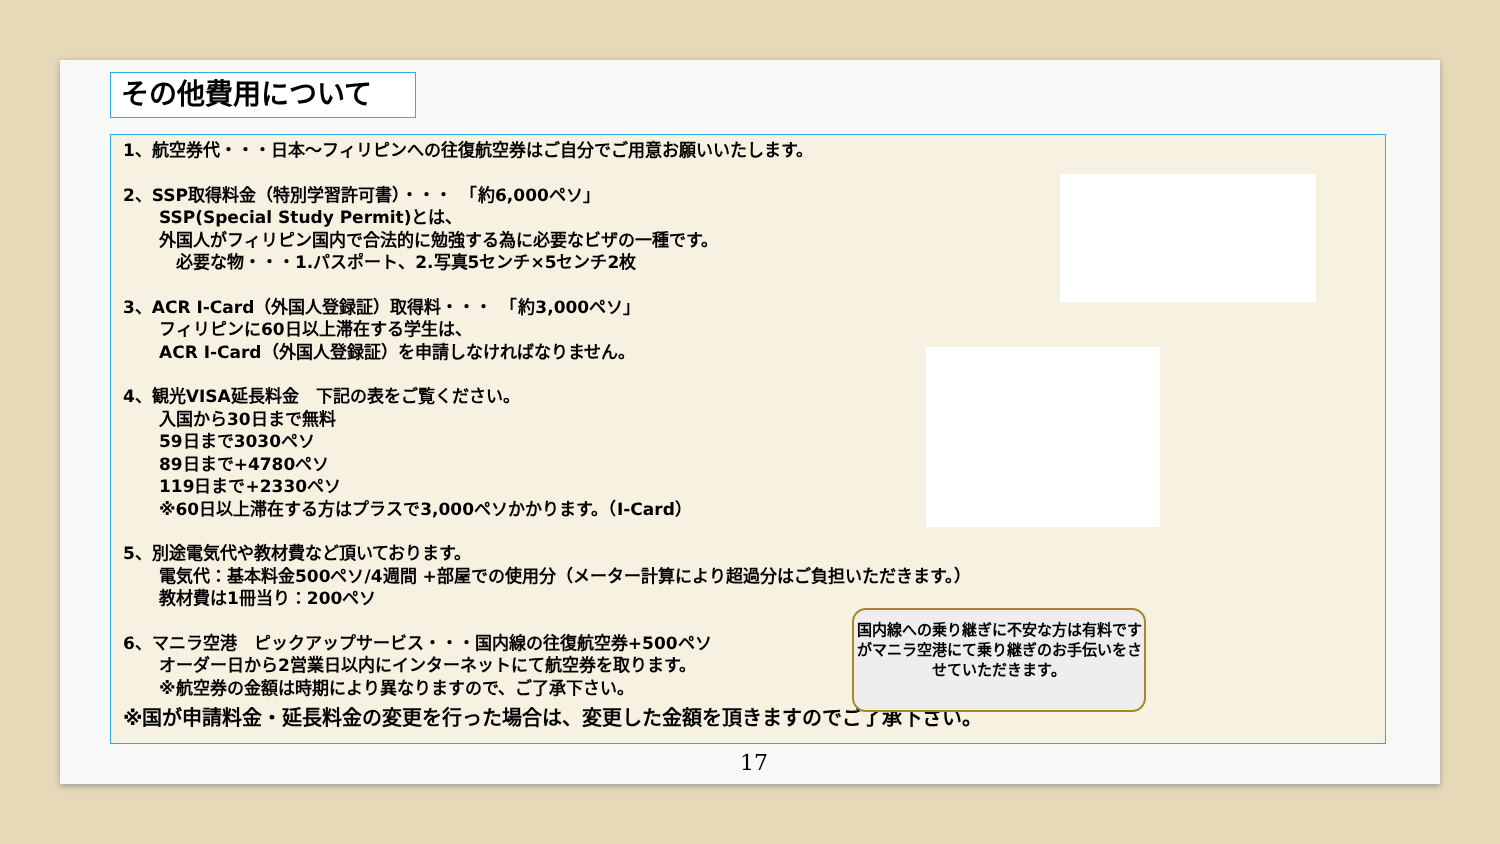その他費用について
1、航空券代・・・日本～フィリピンへの往復航空券はご自分でご用意お願いいたします。
2、SSP取得料金（特別学習許可書）・・・　「約6,000ペソ」
SSP(Special Study Permit)とは、
外国人がフィリピン国内で合法的に勉強する為に必要なビザの一種です。
　必要な物・・・1.パスポート、2.写真5センチ×5センチ2枚
3、ACR I-Card（外国人登録証）取得料・・・　「約3,000ペソ」
フィリピンに60日以上滞在する学生は、
ACR I-Card（外国人登録証）を申請しなければなりません。
4、観光VISA延長料金　下記の表をご覧ください。
入国から30日まで無料
59日まで3030ペソ
89日まで+4780ペソ
119日まで+2330ペソ
※60日以上滞在する方はプラスで3,000ペソかかります。（I-Card）
5、別途電気代や教材費など頂いております。
電気代：基本料金500ペソ/4週間 +部屋での使用分（メーター計算により超過分はご負担いただきます。）
教材費は1冊当り：200ペソ
6、マニラ空港　ピックアップサービス・・・国内線の往復航空券+500ペソ
オーダー日から2営業日以内にインターネットにて航空券を取ります。
※航空券の金額は時期により異なりますので、ご了承下さい。
※国が申請料金・延長料金の変更を行った場合は、変更した金額を頂きますのでご了承下さい。
国内線への乗り継ぎに不安な方は有料ですがマニラ空港にて乗り継ぎのお手伝いをさせていただきます。
17